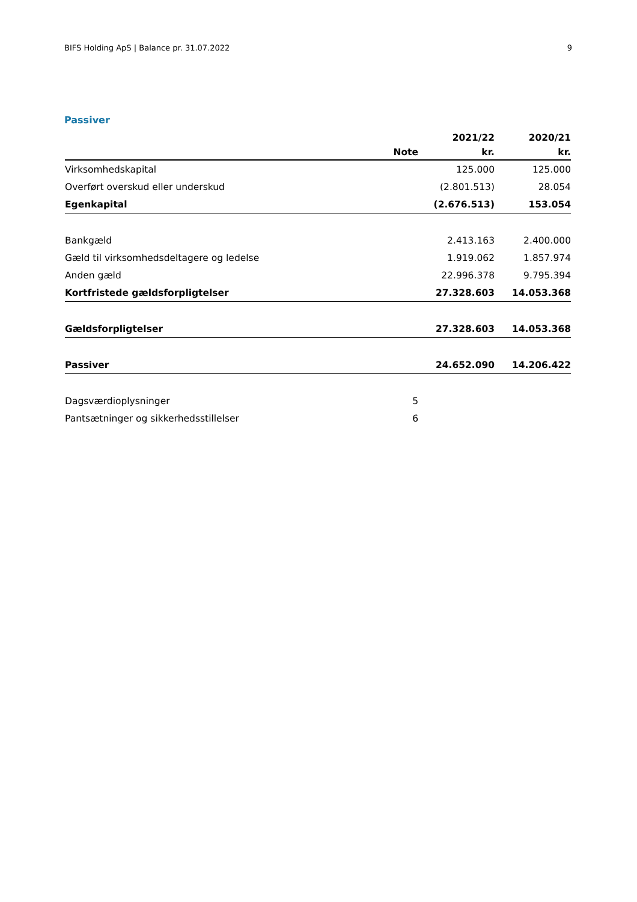BIFS Holding ApS | Balance pr. 31.07.2022 9
Passiver
| | | 2021/22 | 2020/21 |
| --- | --- | --- | --- |
| | Note | kr. | kr. |
| Virksomhedskapital | | 125.000 | 125.000 |
| Overført overskud eller underskud | | (2.801.513) | 28.054 |
| Egenkapital | | (2.676.513) | 153.054 |
| Bankgæld | | 2.413.163 | 2.400.000 |
| Gæld til virksomhedsdeltagere og ledelse | | 1.919.062 | 1.857.974 |
| Anden gæld | | 22.996.378 | 9.795.394 |
| Kortfristede gældsforpligtelser | | 27.328.603 | 14.053.368 |
| Gældsforpligtelser | | 27.328.603 | 14.053.368 |
| Passiver | | 24.652.090 | 14.206.422 |
| Dagsværdioplysninger | 5 | | |
| Pantsætninger og sikkerhedsstillelser | 6 | | |